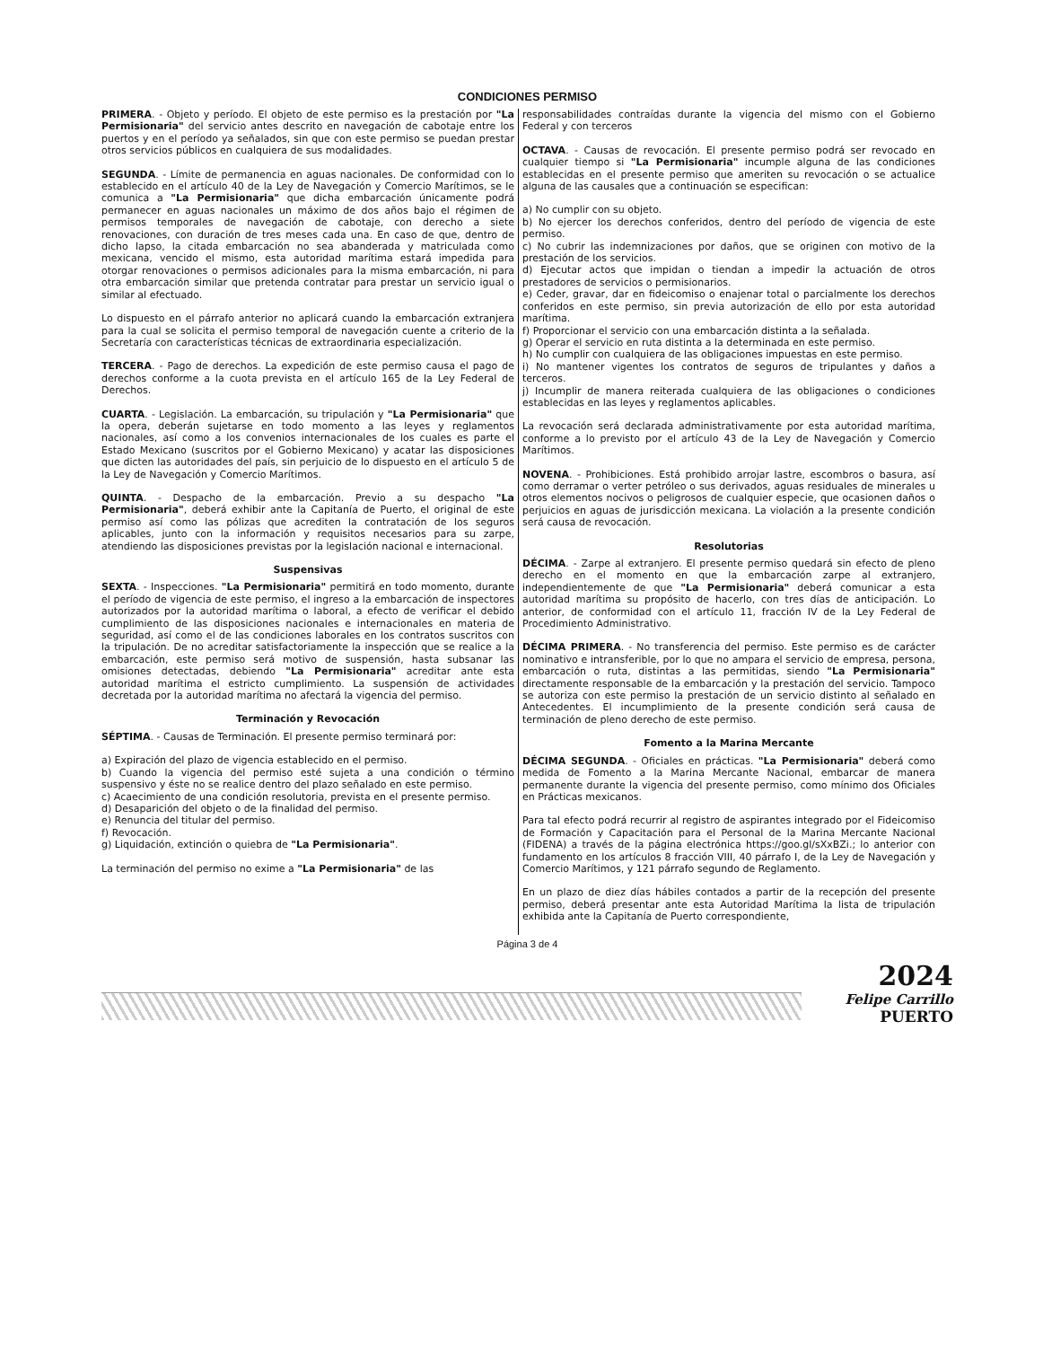CONDICIONES PERMISO
PRIMERA. - Objeto y período. El objeto de este permiso es la prestación por "La Permisionaria" del servicio antes descrito en navegación de cabotaje entre los puertos y en el período ya señalados, sin que con este permiso se puedan prestar otros servicios públicos en cualquiera de sus modalidades.
SEGUNDA. - Límite de permanencia en aguas nacionales. De conformidad con lo establecido en el artículo 40 de la Ley de Navegación y Comercio Marítimos, se le comunica a "La Permisionaria" que dicha embarcación únicamente podrá permanecer en aguas nacionales un máximo de dos años bajo el régimen de permisos temporales de navegación de cabotaje, con derecho a siete renovaciones, con duración de tres meses cada una. En caso de que, dentro de dicho lapso, la citada embarcación no sea abanderada y matriculada como mexicana, vencido el mismo, esta autoridad marítima estará impedida para otorgar renovaciones o permisos adicionales para la misma embarcación, ni para otra embarcación similar que pretenda contratar para prestar un servicio igual o similar al efectuado.
Lo dispuesto en el párrafo anterior no aplicará cuando la embarcación extranjera para la cual se solicita el permiso temporal de navegación cuente a criterio de la Secretaría con características técnicas de extraordinaria especialización.
TERCERA. - Pago de derechos. La expedición de este permiso causa el pago de derechos conforme a la cuota prevista en el artículo 165 de la Ley Federal de Derechos.
CUARTA. - Legislación. La embarcación, su tripulación y "La Permisionaria" que la opera, deberán sujetarse en todo momento a las leyes y reglamentos nacionales, así como a los convenios internacionales de los cuales es parte el Estado Mexicano (suscritos por el Gobierno Mexicano) y acatar las disposiciones que dicten las autoridades del país, sin perjuicio de lo dispuesto en el artículo 5 de la Ley de Navegación y Comercio Marítimos.
QUINTA. - Despacho de la embarcación. Previo a su despacho "La Permisionaria", deberá exhibir ante la Capitanía de Puerto, el original de este permiso así como las pólizas que acrediten la contratación de los seguros aplicables, junto con la información y requisitos necesarios para su zarpe, atendiendo las disposiciones previstas por la legislación nacional e internacional.
Suspensivas
SEXTA. - Inspecciones. "La Permisionaria" permitirá en todo momento, durante el período de vigencia de este permiso, el ingreso a la embarcación de inspectores autorizados por la autoridad marítima o laboral, a efecto de verificar el debido cumplimiento de las disposiciones nacionales e internacionales en materia de seguridad, así como el de las condiciones laborales en los contratos suscritos con la tripulación. De no acreditar satisfactoriamente la inspección que se realice a la embarcación, este permiso será motivo de suspensión, hasta subsanar las omisiones detectadas, debiendo "La Permisionaria" acreditar ante esta autoridad marítima el estricto cumplimiento. La suspensión de actividades decretada por la autoridad marítima no afectará la vigencia del permiso.
Terminación y Revocación
SÉPTIMA. - Causas de Terminación. El presente permiso terminará por:
a) Expiración del plazo de vigencia establecido en el permiso.
b) Cuando la vigencia del permiso esté sujeta a una condición o término suspensivo y éste no se realice dentro del plazo señalado en este permiso.
c) Acaecimiento de una condición resolutoria, prevista en el presente permiso.
d) Desaparición del objeto o de la finalidad del permiso.
e) Renuncia del titular del permiso.
f) Revocación.
g) Liquidación, extinción o quiebra de "La Permisionaria".
La terminación del permiso no exime a "La Permisionaria" de las
responsabilidades contraídas durante la vigencia del mismo con el Gobierno Federal y con terceros
OCTAVA. - Causas de revocación. El presente permiso podrá ser revocado en cualquier tiempo si "La Permisionaria" incumple alguna de las condiciones establecidas en el presente permiso que ameriten su revocación o se actualice alguna de las causales que a continuación se especifican:
a) No cumplir con su objeto.
b) No ejercer los derechos conferidos, dentro del período de vigencia de este permiso.
c) No cubrir las indemnizaciones por daños, que se originen con motivo de la prestación de los servicios.
d) Ejecutar actos que impidan o tiendan a impedir la actuación de otros prestadores de servicios o permisionarios.
e) Ceder, gravar, dar en fideicomiso o enajenar total o parcialmente los derechos conferidos en este permiso, sin previa autorización de ello por esta autoridad marítima.
f) Proporcionar el servicio con una embarcación distinta a la señalada.
g) Operar el servicio en ruta distinta a la determinada en este permiso.
h) No cumplir con cualquiera de las obligaciones impuestas en este permiso.
i) No mantener vigentes los contratos de seguros de tripulantes y daños a terceros.
j) Incumplir de manera reiterada cualquiera de las obligaciones o condiciones establecidas en las leyes y reglamentos aplicables.
La revocación será declarada administrativamente por esta autoridad marítima, conforme a lo previsto por el artículo 43 de la Ley de Navegación y Comercio Marítimos.
NOVENA. - Prohibiciones. Está prohibido arrojar lastre, escombros o basura, así como derramar o verter petróleo o sus derivados, aguas residuales de minerales u otros elementos nocivos o peligrosos de cualquier especie, que ocasionen daños o perjuicios en aguas de jurisdicción mexicana. La violación a la presente condición será causa de revocación.
Resolutorias
DÉCIMA. - Zarpe al extranjero. El presente permiso quedará sin efecto de pleno derecho en el momento en que la embarcación zarpe al extranjero, independientemente de que "La Permisionaria" deberá comunicar a esta autoridad marítima su propósito de hacerlo, con tres días de anticipación. Lo anterior, de conformidad con el artículo 11, fracción IV de la Ley Federal de Procedimiento Administrativo.
DÉCIMA PRIMERA. - No transferencia del permiso. Este permiso es de carácter nominativo e intransferible, por lo que no ampara el servicio de empresa, persona, embarcación o ruta, distintas a las permitidas, siendo "La Permisionaria" directamente responsable de la embarcación y la prestación del servicio. Tampoco se autoriza con este permiso la prestación de un servicio distinto al señalado en Antecedentes. El incumplimiento de la presente condición será causa de terminación de pleno derecho de este permiso.
Fomento a la Marina Mercante
DÉCIMA SEGUNDA. - Oficiales en prácticas. "La Permisionaria" deberá como medida de Fomento a la Marina Mercante Nacional, embarcar de manera permanente durante la vigencia del presente permiso, como mínimo dos Oficiales en Prácticas mexicanos.
Para tal efecto podrá recurrir al registro de aspirantes integrado por el Fideicomiso de Formación y Capacitación para el Personal de la Marina Mercante Nacional (FIDENA) a través de la página electrónica https://goo.gl/sXxBZi.; lo anterior con fundamento en los artículos 8 fracción VIII, 40 párrafo I, de la Ley de Navegación y Comercio Marítimos, y 121 párrafo segundo de Reglamento.
En un plazo de diez días hábiles contados a partir de la recepción del presente permiso, deberá presentar ante esta Autoridad Marítima la lista de tripulación exhibida ante la Capitanía de Puerto correspondiente,
Página 3 de 4
2024
Felipe Carrillo
PUERTO